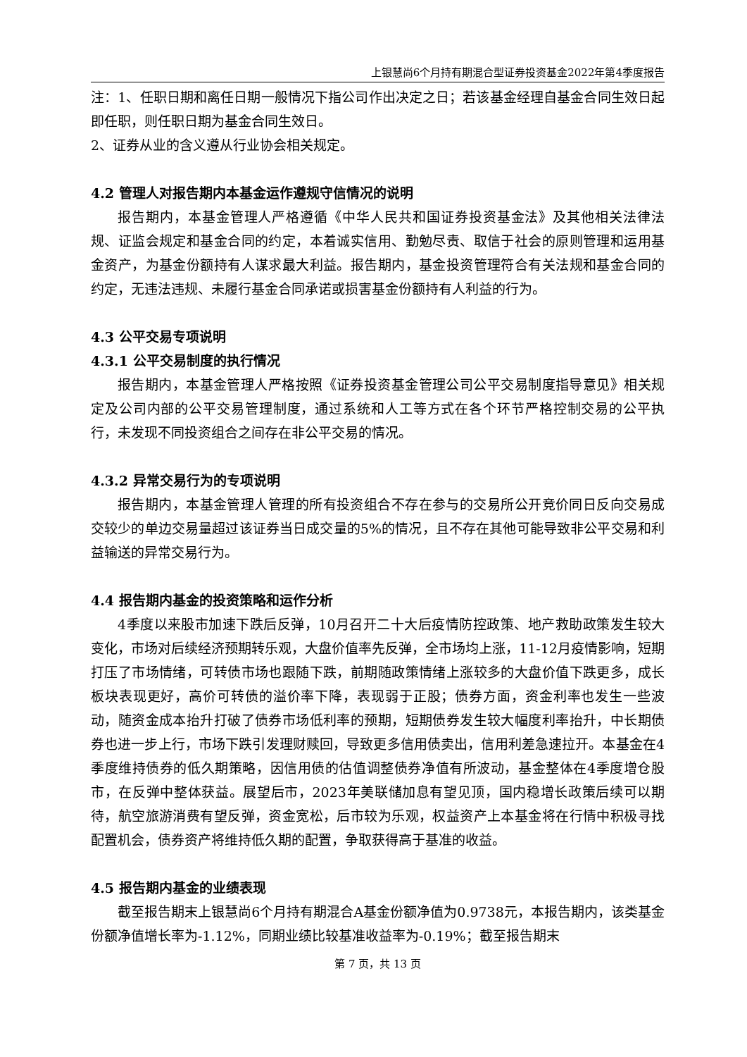上银慧尚6个月持有期混合型证券投资基金2022年第4季度报告
注：1、任职日期和离任日期一般情况下指公司作出决定之日；若该基金经理自基金合同生效日起即任职，则任职日期为基金合同生效日。
2、证券从业的含义遵从行业协会相关规定。
4.2 管理人对报告期内本基金运作遵规守信情况的说明
报告期内，本基金管理人严格遵循《中华人民共和国证券投资基金法》及其他相关法律法规、证监会规定和基金合同的约定，本着诚实信用、勤勉尽责、取信于社会的原则管理和运用基金资产，为基金份额持有人谋求最大利益。报告期内，基金投资管理符合有关法规和基金合同的约定，无违法违规、未履行基金合同承诺或损害基金份额持有人利益的行为。
4.3 公平交易专项说明
4.3.1 公平交易制度的执行情况
报告期内，本基金管理人严格按照《证券投资基金管理公司公平交易制度指导意见》相关规定及公司内部的公平交易管理制度，通过系统和人工等方式在各个环节严格控制交易的公平执行，未发现不同投资组合之间存在非公平交易的情况。
4.3.2 异常交易行为的专项说明
报告期内，本基金管理人管理的所有投资组合不存在参与的交易所公开竞价同日反向交易成交较少的单边交易量超过该证券当日成交量的5%的情况，且不存在其他可能导致非公平交易和利益输送的异常交易行为。
4.4 报告期内基金的投资策略和运作分析
4季度以来股市加速下跌后反弹，10月召开二十大后疫情防控政策、地产救助政策发生较大变化，市场对后续经济预期转乐观，大盘价值率先反弹，全市场均上涨，11-12月疫情影响，短期打压了市场情绪，可转债市场也跟随下跌，前期随政策情绪上涨较多的大盘价值下跌更多，成长板块表现更好，高价可转债的溢价率下降，表现弱于正股；债券方面，资金利率也发生一些波动，随资金成本抬升打破了债券市场低利率的预期，短期债券发生较大幅度利率抬升，中长期债券也进一步上行，市场下跌引发理财赎回，导致更多信用债卖出，信用利差急速拉开。本基金在4季度维持债券的低久期策略，因信用债的估值调整债券净值有所波动，基金整体在4季度增仓股市，在反弹中整体获益。展望后市，2023年美联储加息有望见顶，国内稳增长政策后续可以期待，航空旅游消费有望反弹，资金宽松，后市较为乐观，权益资产上本基金将在行情中积极寻找配置机会，债券资产将维持低久期的配置，争取获得高于基准的收益。
4.5 报告期内基金的业绩表现
截至报告期末上银慧尚6个月持有期混合A基金份额净值为0.9738元，本报告期内，该类基金份额净值增长率为-1.12%，同期业绩比较基准收益率为-0.19%；截至报告期末
第 7 页，共 13 页